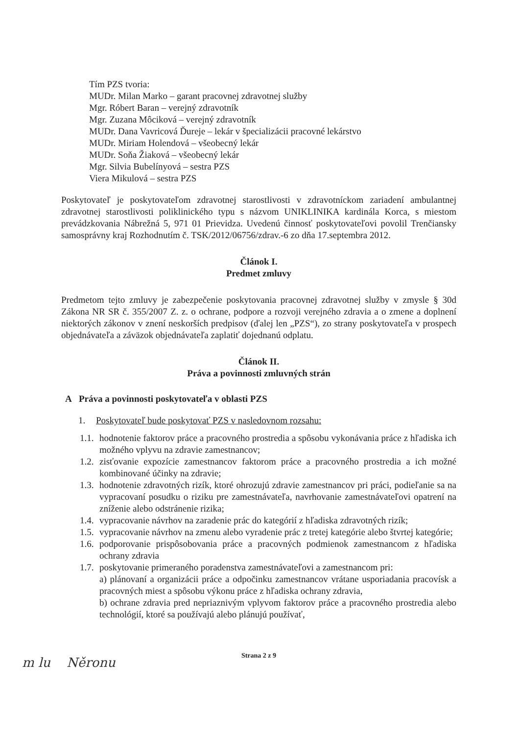Tím PZS tvoria:
MUDr. Milan Marko – garant pracovnej zdravotnej služby
Mgr. Róbert Baran – verejný zdravotník
Mgr. Zuzana Môciková – verejný zdravotník
MUDr. Dana Vavricová Ďureje – lekár v špecializácii pracovné lekárstvo
MUDr. Miriam Holendová – všeobecný lekár
MUDr. Soňa Žiaková – všeobecný lekár
Mgr. Silvia Bubelínyová – sestra PZS
Viera Mikulová – sestra PZS
Poskytovateľ je poskytovateľom zdravotnej starostlivosti v zdravotníckom zariadení ambulantnej zdravotnej starostlivosti poliklinického typu s názvom UNIKLINIKA kardinála Korca, s miestom prevádzkovania Nábrežná 5, 971 01 Prievidza. Uvedenú činnosť poskytovateľovi povolil Trenčiansky samosprávny kraj Rozhodnutím č. TSK/2012/06756/zdrav.-6 zo dňa 17.septembra 2012.
Článok I.
Predmet zmluvy
Predmetom tejto zmluvy je zabezpečenie poskytovania pracovnej zdravotnej služby v zmysle § 30d Zákona NR SR č. 355/2007 Z. z. o ochrane, podpore a rozvoji verejného zdravia a o zmene a doplnení niektorých zákonov v znení neskorších predpisov (ďalej len „PZS“), zo strany poskytovateľa v prospech objednávateľa a záväzok objednávateľa zaplatiť dojednanú odplatu.
Článok II.
Práva a povinnosti zmluvných strán
A Práva a povinnosti poskytovateľa v oblasti PZS
1. Poskytovateľ bude poskytovať PZS v nasledovnom rozsahu:
1.1.
hodnotenie faktorov práce a pracovného prostredia a spôsobu vykonávania práce z hľadiska ich možného vplyvu na zdravie zamestnancov;
1.2.
zisťovanie expozície zamestnancov faktorom práce a pracovného prostredia a ich možné kombinované účinky na zdravie;
1.3.
hodnotenie zdravotných rizík, ktoré ohrozujú zdravie zamestnancov pri práci, podieľanie sa na vypracovaní posudku o riziku pre zamestnávateľa, navrhovanie zamestnávateľovi opatrení na zníženie alebo odstránenie rizika;
1.4.
vypracovanie návrhov na zaradenie prác do kategórií z hľadiska zdravotných rizík;
1.5.
vypracovanie návrhov na zmenu alebo vyradenie prác z tretej kategórie alebo štvrtej kategórie;
1.6.
podporovanie prispôsobovania práce a pracovných podmienok zamestnancom z hľadiska ochrany zdravia
1.7.
poskytovanie primeraného poradenstva zamestnávateľovi a zamestnancom pri:
a) plánovaní a organizácii práce a odpočinku zamestnancov vrátane usporiadania pracovísk a pracovných miest a spôsobu výkonu práce z hľadiska ochrany zdravia,
b) ochrane zdravia pred nepriaznivým vplyvom faktorov práce a pracovného prostredia alebo technológií, ktoré sa používajú alebo plánujú používať,
Strana 2 z 9
m lu Něronu